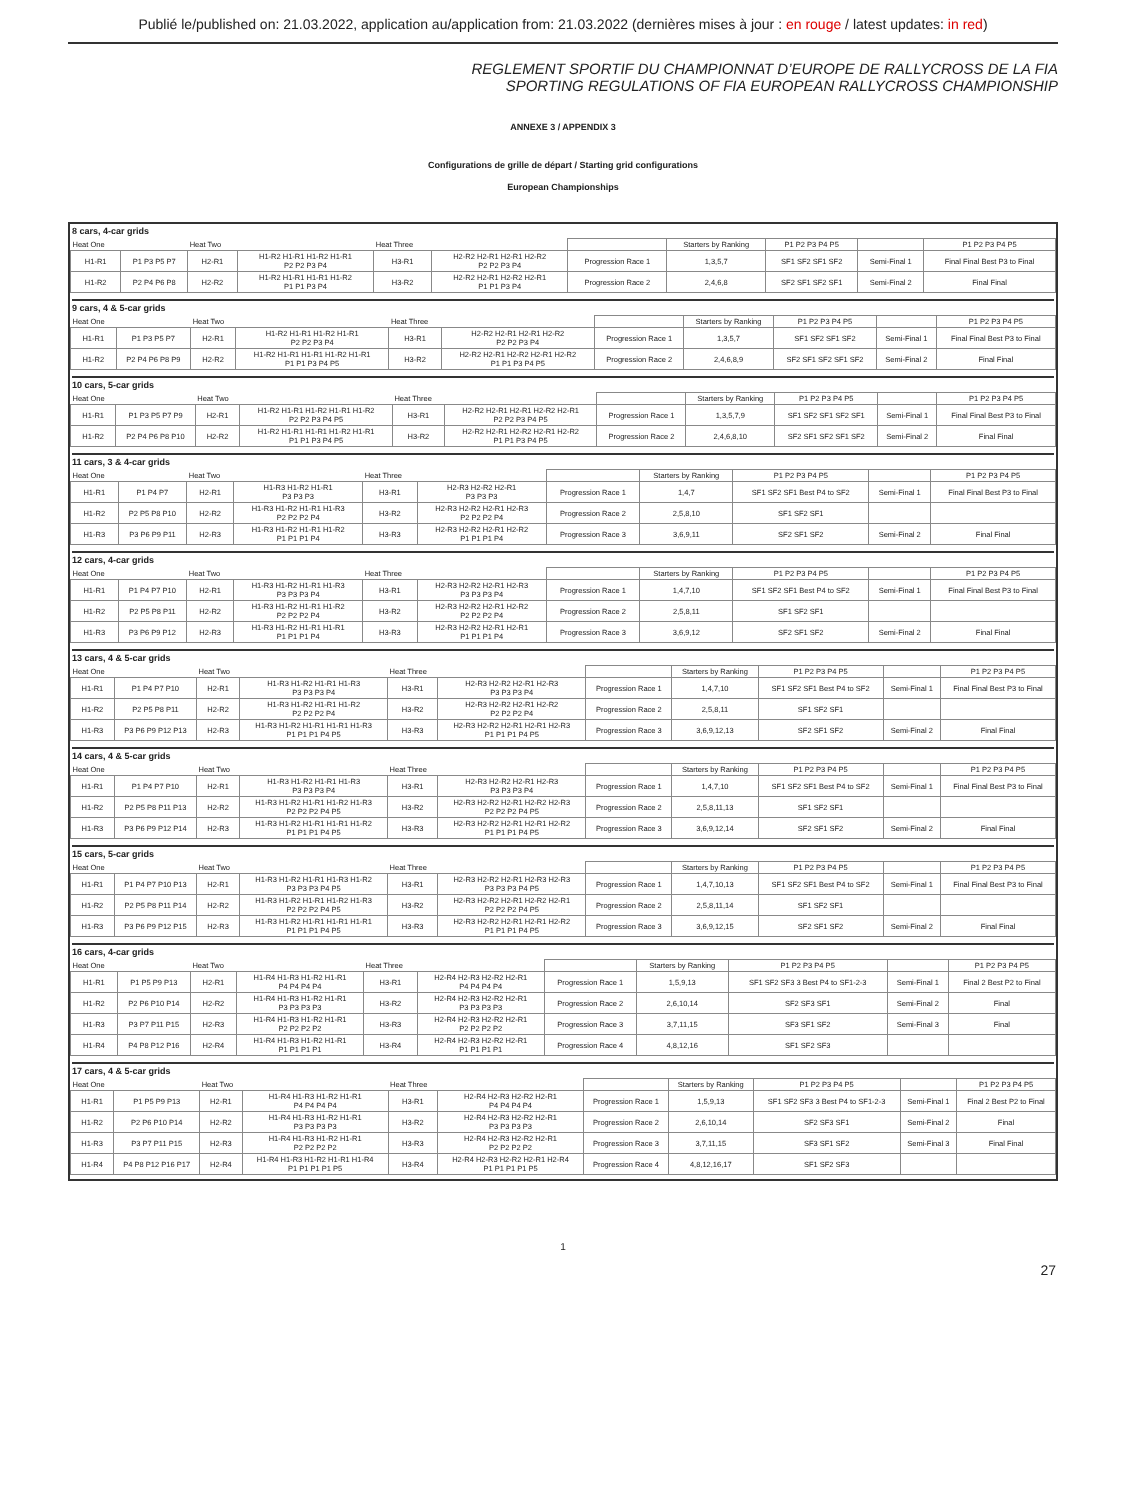Publié le/published on: 21.03.2022, application au/application from: 21.03.2022 (dernières mises à jour : en rouge / latest updates: in red)
REGLEMENT SPORTIF DU CHAMPIONNAT D’EUROPE DE RALLYCROSS DE LA FIA
SPORTING REGULATIONS OF FIA EUROPEAN RALLYCROSS CHAMPIONSHIP
ANNEXE 3 / APPENDIX 3
Configurations de grille de départ / Starting grid configurations
European Championships
8 cars, 4-car grids
| Heat One | | Heat Two | | Heat Three | | | Starters by Ranking | P1 P2 P3 P4 P5 | | P1 P2 P3 P4 P5 |
| H1-R1 | P1 P3 P5 P7 | H2-R1 | H1-R2 H1-R1 H1-R2 H1-R1 P2 P2 P3 P4 | H3-R1 | H2-R2 H2-R1 H2-R1 H2-R2 P2 P2 P3 P4 | Progression Race 1 | 1,3,5,7 | SF1 SF2 SF1 SF2 | Semi-Final 1 | Final Final Best P3 to Final |
| H1-R2 | P2 P4 P6 P8 | H2-R2 | H1-R2 H1-R1 H1-R1 H1-R2 P1 P1 P3 P4 | H3-R2 | H2-R2 H2-R1 H2-R2 H2-R1 P1 P1 P3 P4 | Progression Race 2 | 2,4,6,8 | SF2 SF1 SF2 SF1 | Semi-Final 2 | Final Final |
9 cars, 4 & 5-car grids
| Heat One | | Heat Two | | Heat Three | | | Starters by Ranking | P1 P2 P3 P4 P5 | | P1 P2 P3 P4 P5 |
| H1-R1 | P1 P3 P5 P7 | H2-R1 | H1-R2 H1-R1 H1-R2 H1-R1 P2 P2 P3 P4 | H3-R1 | H2-R2 H2-R1 H2-R1 H2-R2 P2 P2 P3 P4 | Progression Race 1 | 1,3,5,7 | SF1 SF2 SF1 SF2 | Semi-Final 1 | Final Final Best P3 to Final |
| H1-R2 | P2 P4 P6 P8 P9 | H2-R2 | H1-R2 H1-R1 H1-R1 H1-R2 H1-R1 P1 P1 P3 P4 P5 | H3-R2 | H2-R2 H2-R1 H2-R2 H2-R1 H2-R2 P1 P1 P3 P4 P5 | Progression Race 2 | 2,4,6,8,9 | SF2 SF1 SF2 SF1 SF2 | Semi-Final 2 | Final Final |
10 cars, 5-car grids
| Heat One | | Heat Two | | Heat Three | | | Starters by Ranking | P1 P2 P3 P4 P5 | | P1 P2 P3 P4 P5 |
| H1-R1 | P1 P3 P5 P7 P9 | H2-R1 | H1-R2 H1-R1 H1-R2 H1-R1 H1-R2 P2 P2 P3 P4 P5 | H3-R1 | H2-R2 H2-R1 H2-R1 H2-R2 H2-R1 P2 P2 P3 P4 P5 | Progression Race 1 | 1,3,5,7,9 | SF1 SF2 SF1 SF2 SF1 | Semi-Final 1 | Final Final Best P3 to Final |
| H1-R2 | P2 P4 P6 P8 P10 | H2-R2 | H1-R2 H1-R1 H1-R1 H1-R2 H1-R1 P1 P1 P3 P4 P5 | H3-R2 | H2-R2 H2-R1 H2-R2 H2-R1 H2-R2 P1 P1 P3 P4 P5 | Progression Race 2 | 2,4,6,8,10 | SF2 SF1 SF2 SF1 SF2 | Semi-Final 2 | Final Final |
11 cars, 3 & 4-car grids
| Heat One | | Heat Two | | Heat Three | | | Starters by Ranking | P1 P2 P3 P4 P5 | | P1 P2 P3 P4 P5 |
| H1-R1 | P1 P4 P7 | H2-R1 | H1-R3 H1-R2 H1-R1 P3 P3 P3 | H3-R1 | H2-R3 H2-R2 H2-R1 P3 P3 P3 | Progression Race 1 | 1,4,7 | SF1 SF2 SF1 Best P4 to SF2 | Semi-Final 1 | Final Final Best P3 to Final |
| H1-R2 | P2 P5 P8 P10 | H2-R2 | H1-R3 H1-R2 H1-R1 H1-R3 P2 P2 P2 P4 | H3-R2 | H2-R3 H2-R2 H2-R1 H2-R3 P2 P2 P2 P4 | Progression Race 2 | 2,5,8,10 | SF1 SF2 SF1 | | |
| H1-R3 | P3 P6 P9 P11 | H2-R3 | H1-R3 H1-R2 H1-R1 H1-R2 P1 P1 P1 P4 | H3-R3 | H2-R3 H2-R2 H2-R1 H2-R2 P1 P1 P1 P4 | Progression Race 3 | 3,6,9,11 | SF2 SF1 SF2 | Semi-Final 2 | Final Final |
12 cars, 4-car grids
| Heat One | | Heat Two | | Heat Three | | | Starters by Ranking | P1 P2 P3 P4 P5 | | P1 P2 P3 P4 P5 |
| H1-R1 | P1 P4 P7 P10 | H2-R1 | H1-R3 H1-R2 H1-R1 H1-R3 P3 P3 P3 P4 | H3-R1 | H2-R3 H2-R2 H2-R1 H2-R3 P3 P3 P3 P4 | Progression Race 1 | 1,4,7,10 | SF1 SF2 SF1 Best P4 to SF2 | Semi-Final 1 | Final Final Best P3 to Final |
| H1-R2 | P2 P5 P8 P11 | H2-R2 | H1-R3 H1-R2 H1-R1 H1-R2 P2 P2 P2 P4 | H3-R2 | H2-R3 H2-R2 H2-R1 H2-R2 P2 P2 P2 P4 | Progression Race 2 | 2,5,8,11 | SF1 SF2 SF1 | | |
| H1-R3 | P3 P6 P9 P12 | H2-R3 | H1-R3 H1-R2 H1-R1 H1-R1 P1 P1 P1 P4 | H3-R3 | H2-R3 H2-R2 H2-R1 H2-R1 P1 P1 P1 P4 | Progression Race 3 | 3,6,9,12 | SF2 SF1 SF2 | Semi-Final 2 | Final Final |
13 cars, 4 & 5-car grids
| Heat One | | Heat Two | | Heat Three | | | Starters by Ranking | P1 P2 P3 P4 P5 | | P1 P2 P3 P4 P5 |
| H1-R1 | P1 P4 P7 P10 | H2-R1 | H1-R3 H1-R2 H1-R1 H1-R3 P3 P3 P3 P4 | H3-R1 | H2-R3 H2-R2 H2-R1 H2-R3 P3 P3 P3 P4 | Progression Race 1 | 1,4,7,10 | SF1 SF2 SF1 Best P4 to SF2 | Semi-Final 1 | Final Final Best P3 to Final |
| H1-R2 | P2 P5 P8 P11 | H2-R2 | H1-R3 H1-R2 H1-R1 H1-R2 P2 P2 P2 P4 | H3-R2 | H2-R3 H2-R2 H2-R1 H2-R2 P2 P2 P2 P4 | Progression Race 2 | 2,5,8,11 | SF1 SF2 SF1 | | |
| H1-R3 | P3 P6 P9 P12 P13 | H2-R3 | H1-R3 H1-R2 H1-R1 H1-R1 H1-R3 P1 P1 P1 P4 P5 | H3-R3 | H2-R3 H2-R2 H2-R1 H2-R1 H2-R3 P1 P1 P1 P4 P5 | Progression Race 3 | 3,6,9,12,13 | SF2 SF1 SF2 | Semi-Final 2 | Final Final |
14 cars, 4 & 5-car grids
| Heat One | | Heat Two | | Heat Three | | | Starters by Ranking | P1 P2 P3 P4 P5 | | P1 P2 P3 P4 P5 |
| H1-R1 | P1 P4 P7 P10 | H2-R1 | H1-R3 H1-R2 H1-R1 H1-R3 P3 P3 P3 P4 | H3-R1 | H2-R3 H2-R2 H2-R1 H2-R3 P3 P3 P3 P4 | Progression Race 1 | 1,4,7,10 | SF1 SF2 SF1 Best P4 to SF2 | Semi-Final 1 | Final Final Best P3 to Final |
| H1-R2 | P2 P5 P8 P11 P13 | H2-R2 | H1-R3 H1-R2 H1-R1 H1-R2 H1-R3 P2 P2 P2 P4 P5 | H3-R2 | H2-R3 H2-R2 H2-R1 H2-R2 H2-R3 P2 P2 P2 P4 P5 | Progression Race 2 | 2,5,8,11,13 | SF1 SF2 SF1 | | |
| H1-R3 | P3 P6 P9 P12 P14 | H2-R3 | H1-R3 H1-R2 H1-R1 H1-R1 H1-R2 P1 P1 P1 P4 P5 | H3-R3 | H2-R3 H2-R2 H2-R1 H2-R1 H2-R2 P1 P1 P1 P4 P5 | Progression Race 3 | 3,6,9,12,14 | SF2 SF1 SF2 | Semi-Final 2 | Final Final |
15 cars, 5-car grids
| Heat One | | Heat Two | | Heat Three | | | Starters by Ranking | P1 P2 P3 P4 P5 | | P1 P2 P3 P4 P5 |
| H1-R1 | P1 P4 P7 P10 P13 | H2-R1 | H1-R3 H1-R2 H1-R1 H1-R3 H1-R2 P3 P3 P3 P4 P5 | H3-R1 | H2-R3 H2-R2 H2-R1 H2-R3 H2-R3 P3 P3 P3 P4 P5 | Progression Race 1 | 1,4,7,10,13 | SF1 SF2 SF1 Best P4 to SF2 | Semi-Final 1 | Final Final Best P3 to Final |
| H1-R2 | P2 P5 P8 P11 P14 | H2-R2 | H1-R3 H1-R2 H1-R1 H1-R2 H1-R3 P2 P2 P2 P4 P5 | H3-R2 | H2-R3 H2-R2 H2-R1 H2-R2 H2-R1 P2 P2 P2 P4 P5 | Progression Race 2 | 2,5,8,11,14 | SF1 SF2 SF1 | | |
| H1-R3 | P3 P6 P9 P12 P15 | H2-R3 | H1-R3 H1-R2 H1-R1 H1-R1 H1-R1 P1 P1 P1 P4 P5 | H3-R3 | H2-R3 H2-R2 H2-R1 H2-R1 H2-R2 P1 P1 P1 P4 P5 | Progression Race 3 | 3,6,9,12,15 | SF2 SF1 SF2 | Semi-Final 2 | Final Final |
16 cars, 4-car grids
| Heat One | | Heat Two | | Heat Three | | | Starters by Ranking | P1 P2 P3 P4 P5 | | P1 P2 P3 P4 P5 |
| H1-R1 | P1 P5 P9 P13 | H2-R1 | H1-R4 H1-R3 H1-R2 H1-R1 P4 P4 P4 P4 | H3-R1 | H2-R4 H2-R3 H2-R2 H2-R1 P4 P4 P4 P4 | Progression Race 1 | 1,5,9,13 | SF1 SF2 SF3 3 Best P4 to SF1-2-3 | Semi-Final 1 | Final 2 Best P2 to Final |
| H1-R2 | P2 P6 P10 P14 | H2-R2 | H1-R4 H1-R3 H1-R2 H1-R1 P3 P3 P3 P3 | H3-R2 | H2-R4 H2-R3 H2-R2 H2-R1 P3 P3 P3 P3 | Progression Race 2 | 2,6,10,14 | SF2 SF3 SF1 | Semi-Final 2 | Final |
| H1-R3 | P3 P7 P11 P15 | H2-R3 | H1-R4 H1-R3 H1-R2 H1-R1 P2 P2 P2 P2 | H3-R3 | H2-R4 H2-R3 H2-R2 H2-R1 P2 P2 P2 P2 | Progression Race 3 | 3,7,11,15 | SF3 SF1 SF2 | Semi-Final 3 | Final |
| H1-R4 | P4 P8 P12 P16 | H2-R4 | H1-R4 H1-R3 H1-R2 H1-R1 P1 P1 P1 P1 | H3-R4 | H2-R4 H2-R3 H2-R2 H2-R1 P1 P1 P1 P1 | Progression Race 4 | 4,8,12,16 | SF1 SF2 SF3 | | |
17 cars, 4 & 5-car grids
| Heat One | | Heat Two | | Heat Three | | | Starters by Ranking | P1 P2 P3 P4 P5 | | P1 P2 P3 P4 P5 |
| H1-R1 | P1 P5 P9 P13 | H2-R1 | H1-R4 H1-R3 H1-R2 H1-R1 P4 P4 P4 P4 | H3-R1 | H2-R4 H2-R3 H2-R2 H2-R1 P4 P4 P4 P4 | Progression Race 1 | 1,5,9,13 | SF1 SF2 SF3 3 Best P4 to SF1-2-3 | Semi-Final 1 | Final 2 Best P2 to Final |
| H1-R2 | P2 P6 P10 P14 | H2-R2 | H1-R4 H1-R3 H1-R2 H1-R1 P3 P3 P3 P3 | H3-R2 | H2-R4 H2-R3 H2-R2 H2-R1 P3 P3 P3 P3 | Progression Race 2 | 2,6,10,14 | SF2 SF3 SF1 | Semi-Final 2 | Final |
| H1-R3 | P3 P7 P11 P15 | H2-R3 | H1-R4 H1-R3 H1-R2 H1-R1 P2 P2 P2 P2 | H3-R3 | H2-R4 H2-R3 H2-R2 H2-R1 P2 P2 P2 P2 | Progression Race 3 | 3,7,11,15 | SF3 SF1 SF2 | Semi-Final 3 | Final Final |
| H1-R4 | P4 P8 P12 P16 P17 | H2-R4 | H1-R4 H1-R3 H1-R2 H1-R1 H1-R4 P1 P1 P1 P1 P5 | H3-R4 | H2-R4 H2-R3 H2-R2 H2-R1 H2-R4 P1 P1 P1 P1 P5 | Progression Race 4 | 4,8,12,16,17 | SF1 SF2 SF3 | | |
1
27